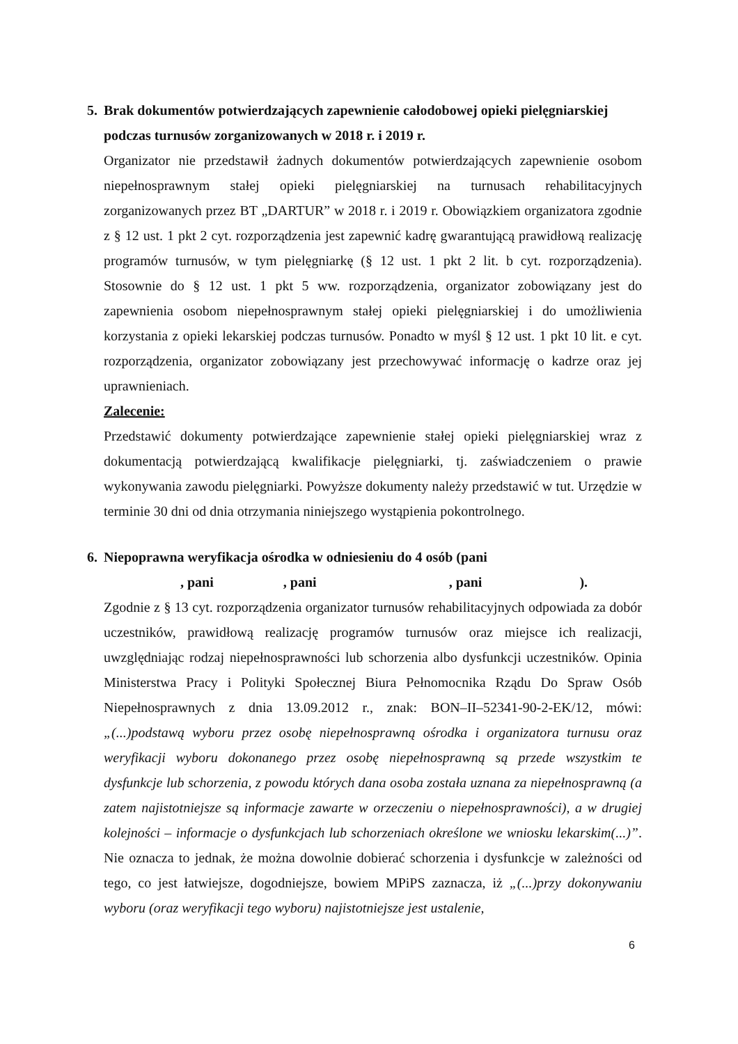5. Brak dokumentów potwierdzających zapewnienie całodobowej opieki pielęgniarskiej podczas turnusów zorganizowanych w 2018 r. i 2019 r.
Organizator nie przedstawił żadnych dokumentów potwierdzających zapewnienie osobom niepełnosprawnym stałej opieki pielęgniarskiej na turnusach rehabilitacyjnych zorganizowanych przez BT „DARTUR” w 2018 r. i 2019 r. Obowiązkiem organizatora zgodnie z § 12 ust. 1 pkt 2 cyt. rozporządzenia jest zapewnić kadrę gwarantującą prawidłową realizację programów turnusów, w tym pielęgniarkę (§ 12 ust. 1 pkt 2 lit. b cyt. rozporządzenia). Stosownie do § 12 ust. 1 pkt 5 ww. rozporządzenia, organizator zobowiązany jest do zapewnienia osobom niepełnosprawnym stałej opieki pielęgniarskiej i do umożliwienia korzystania z opieki lekarskiej podczas turnusów. Ponadto w myśl § 12 ust. 1 pkt 10 lit. e cyt. rozporządzenia, organizator zobowiązany jest przechowywać informację o kadrze oraz jej uprawnieniach.
Zalecenie:
Przedstawić dokumenty potwierdzające zapewnienie stałej opieki pielęgniarskiej wraz z dokumentacją potwierdzającą kwalifikacje pielęgniarki, tj. zaświadczeniem o prawie wykonywania zawodu pielęgniarki. Powyższe dokumenty należy przedstawić w tut. Urzędzie w terminie 30 dni od dnia otrzymania niniejszego wystąpienia pokontrolnego.
6. Niepoprawna weryfikacja ośrodka w odniesieniu do 4 osób (pani
, pani, pani, pani).
Zgodnie z § 13 cyt. rozporządzenia organizator turnusów rehabilitacyjnych odpowiada za dobór uczestników, prawidłową realizację programów turnusów oraz miejsce ich realizacji, uwzględniając rodzaj niepełnosprawności lub schorzenia albo dysfunkcji uczestników. Opinia Ministerstwa Pracy i Polityki Społecznej Biura Pełnomocnika Rządu Do Spraw Osób Niepełnosprawnych z dnia 13.09.2012 r., znak: BON–II–52341-90-2-EK/12, mówi: „(...)podstawą wyboru przez osobę niepełnosprawną ośrodka i organizatora turnusu oraz weryfikacji wyboru dokonanego przez osobę niepełnosprawną są przede wszystkim te dysfunkcje lub schorzenia, z powodu których dana osoba została uznana za niepełnosprawną (a zatem najistotniejsze są informacje zawarte w orzeczeniu o niepełnosprawności), a w drugiej kolejności – informacje o dysfunkcjach lub schorzeniach określone we wniosku lekarskim(...)”. Nie oznacza to jednak, że można dowolnie dobierać schorzenia i dysfunkcje w zależności od tego, co jest łatwiejsze, dogodniejsze, bowiem MPiPS zaznacza, iż „(...)przy dokonywaniu wyboru (oraz weryfikacji tego wyboru) najistotniejsze jest ustalenie,
6